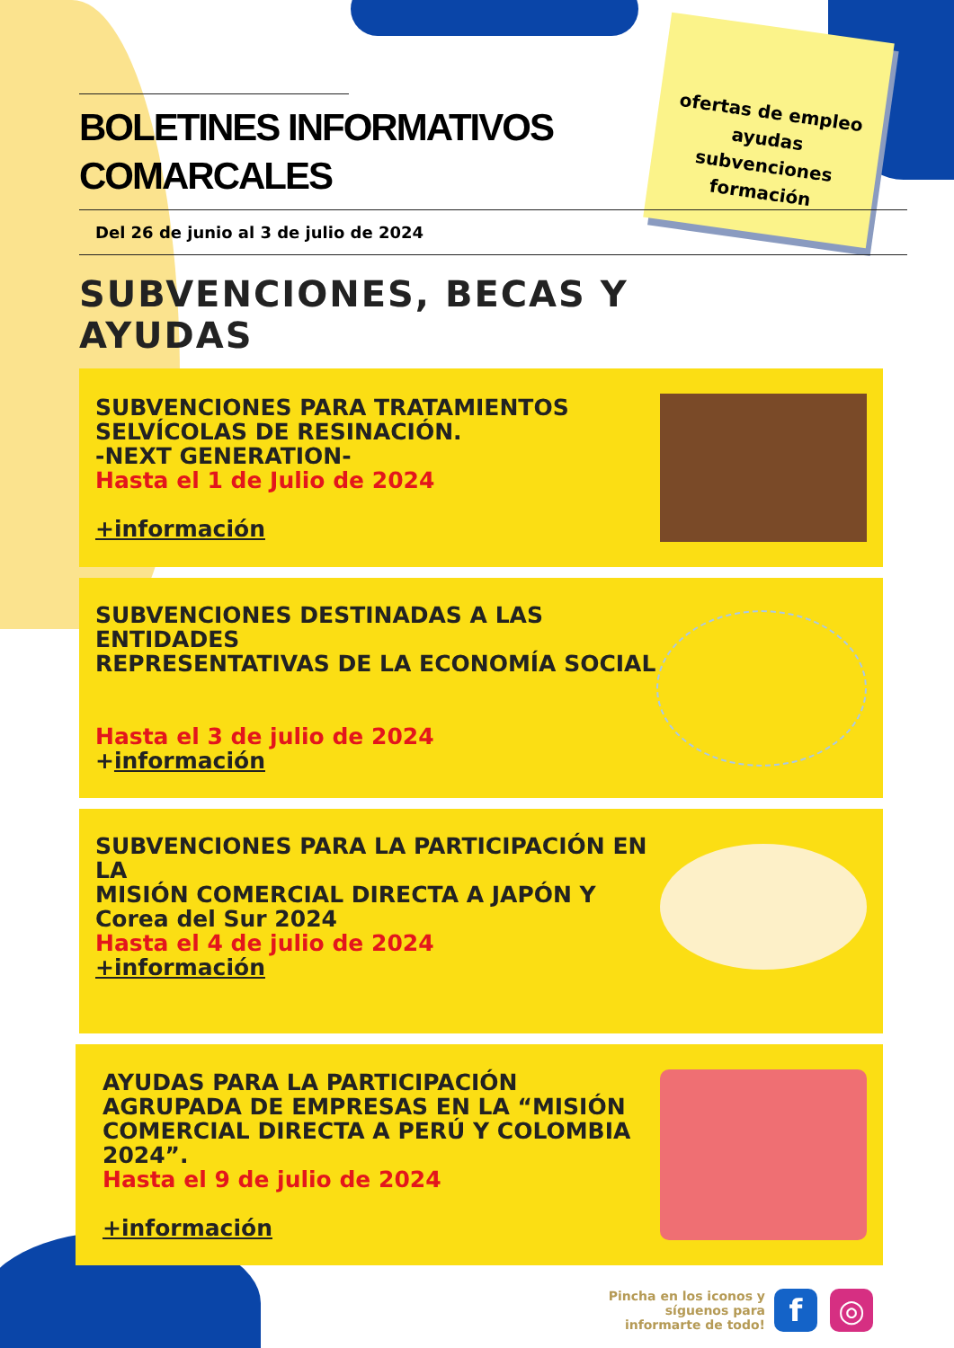ofertas de empleo
ayudas
subvenciones
formación
BOLETINES INFORMATIVOS
COMARCALES
Del 26 de junio al 3 de julio de 2024
SUBVENCIONES, BECAS Y
AYUDAS
SUBVENCIONES PARA TRATAMIENTOS
SELVÍCOLAS DE RESINACIÓN.
-NEXT GENERATION-
Hasta el 1 de Julio de 2024
+información
SUBVENCIONES DESTINADAS A LAS ENTIDADES
REPRESENTATIVAS DE LA ECONOMÍA SOCIAL
Hasta el 3 de julio de 2024
+información
SUBVENCIONES PARA LA PARTICIPACIÓN EN LA
MISIÓN COMERCIAL DIRECTA A JAPÓN Y
Corea del Sur 2024
Hasta el 4 de julio de 2024
+información
AYUDAS PARA LA PARTICIPACIÓN
AGRUPADA DE EMPRESAS EN LA “MISIÓN
COMERCIAL DIRECTA A PERÚ Y COLOMBIA
2024”.
Hasta el 9 de julio de 2024
+información
Pincha en los iconos y
síguenos para
informarte de todo!
f ◎